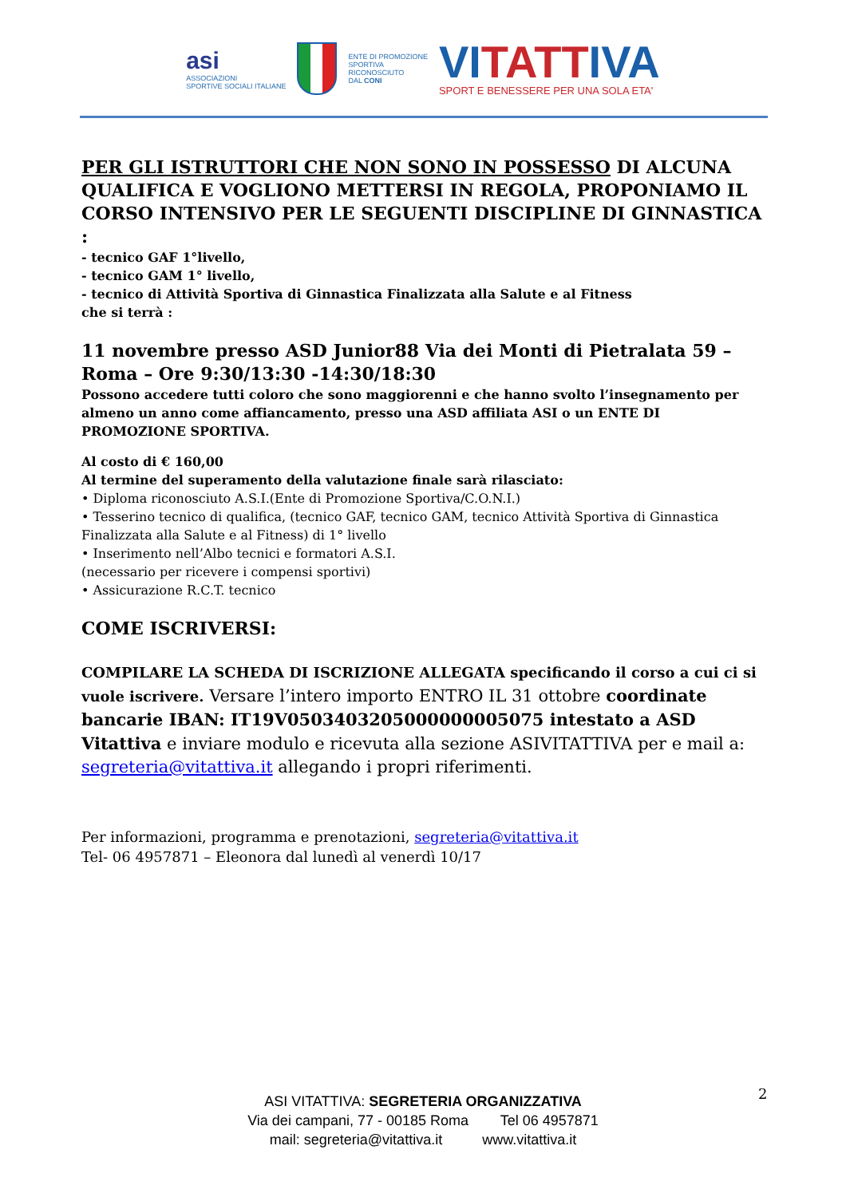asi
ASSOCIAZIONI
SPORTIVE SOCIALI ITALIANE
ENTE DI PROMOZIONE
SPORTIVA
RICONOSCIUTO
DAL CONI
VITATTIVA
SPORT E BENESSERE PER UNA SOLA ETA'
PER GLI ISTRUTTORI CHE NON SONO IN POSSESSO DI ALCUNA QUALIFICA E VOGLIONO METTERSI IN REGOLA, PROPONIAMO IL CORSO INTENSIVO PER LE SEGUENTI DISCIPLINE DI GINNASTICA :
- tecnico GAF 1°livello,
- tecnico GAM 1° livello,
- tecnico di Attività Sportiva di Ginnastica Finalizzata alla Salute e al Fitness
che si terrà :
11 novembre presso ASD Junior88 Via dei Monti di Pietralata 59 – Roma – Ore 9:30/13:30 -14:30/18:30
Possono accedere tutti coloro che sono maggiorenni e che hanno svolto l’insegnamento per almeno un anno come affiancamento, presso una ASD affiliata ASI o un ENTE DI PROMOZIONE SPORTIVA.
Al costo di € 160,00
Al termine del superamento della valutazione finale sarà rilasciato:
• Diploma riconosciuto A.S.I.(Ente di Promozione Sportiva/C.O.N.I.)
• Tesserino tecnico di qualifica, (tecnico GAF, tecnico GAM, tecnico Attività Sportiva di Ginnastica Finalizzata alla Salute e al Fitness) di 1° livello
• Inserimento nell’Albo tecnici e formatori A.S.I.
(necessario per ricevere i compensi sportivi)
• Assicurazione R.C.T. tecnico
COME ISCRIVERSI:
COMPILARE LA SCHEDA DI ISCRIZIONE ALLEGATA specificando il corso a cui ci si vuole iscrivere. Versare l’intero importo ENTRO IL 31 ottobre coordinate bancarie IBAN: IT19V0503403205000000005075 intestato a ASD Vitattiva e inviare modulo e ricevuta alla sezione ASIVITATTIVA per e mail a: segreteria@vitattiva.it allegando i propri riferimenti.
Per informazioni, programma e prenotazioni, segreteria@vitattiva.it
Tel- 06 4957871 – Eleonora dal lunedì al venerdì 10/17
2
ASI VITATTIVA: SEGRETERIA ORGANIZZATIVA
Via dei campani, 77 - 00185 Roma Tel 06 4957871
mail: segreteria@vitattiva.it www.vitattiva.it